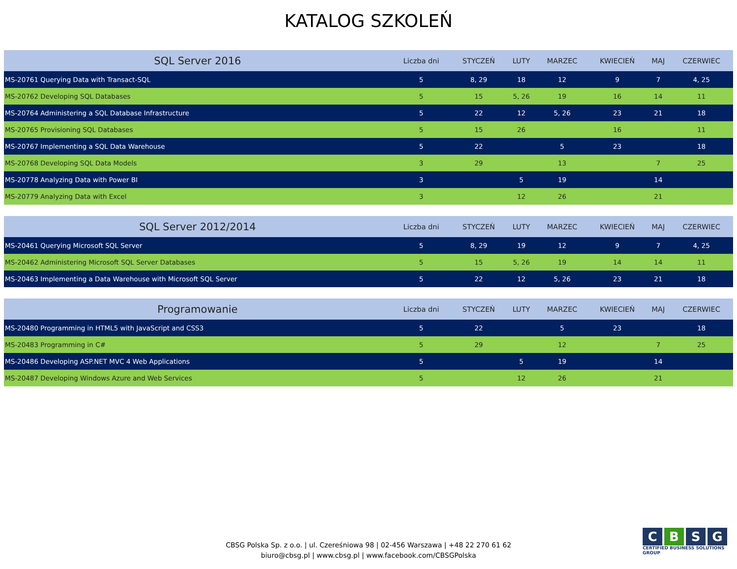KATALOG SZKOLEŃ
| SQL Server 2016 | Liczba dni | STYCZEŃ | LUTY | MARZEC | KWIECIEŃ | MAJ | CZERWIEC |
| --- | --- | --- | --- | --- | --- | --- | --- |
| MS-20761 Querying Data with Transact-SQL | 5 | 8, 29 | 18 | 12 | 9 | 7 | 4, 25 |
| MS-20762 Developing SQL Databases | 5 | 15 | 5, 26 | 19 | 16 | 14 | 11 |
| MS-20764 Administering a SQL Database Infrastructure | 5 | 22 | 12 | 5, 26 | 23 | 21 | 18 |
| MS-20765 Provisioning SQL Databases | 5 | 15 | 26 | | 16 | | 11 |
| MS-20767 Implementing a SQL Data Warehouse | 5 | 22 | | 5 | 23 | | 18 |
| MS-20768 Developing SQL Data Models | 3 | 29 | | 13 | | 7 | 25 |
| MS-20778 Analyzing Data with Power BI | 3 | | 5 | 19 | | 14 | |
| MS-20779 Analyzing Data with Excel | 3 | | 12 | 26 | | 21 | |
| SQL Server 2012/2014 | Liczba dni | STYCZEŃ | LUTY | MARZEC | KWIECIEŃ | MAJ | CZERWIEC |
| --- | --- | --- | --- | --- | --- | --- | --- |
| MS-20461 Querying Microsoft SQL Server | 5 | 8, 29 | 19 | 12 | 9 | 7 | 4, 25 |
| MS-20462 Administering Microsoft SQL Server Databases | 5 | 15 | 5, 26 | 19 | 14 | 14 | 11 |
| MS-20463 Implementing a Data Warehouse with Microsoft SQL Server | 5 | 22 | 12 | 5, 26 | 23 | 21 | 18 |
| Programowanie | Liczba dni | STYCZEŃ | LUTY | MARZEC | KWIECIEŃ | MAJ | CZERWIEC |
| --- | --- | --- | --- | --- | --- | --- | --- |
| MS-20480 Programming in HTML5 with JavaScript and CSS3 | 5 | 22 | | 5 | 23 | | 18 |
| MS-20483 Programming in C# | 5 | 29 | | 12 | | 7 | 25 |
| MS-20486 Developing ASP.NET MVC 4 Web Applications | 5 | | 5 | 19 | | 14 | |
| MS-20487 Developing Windows Azure and Web Services | 5 | | 12 | 26 | | 21 | |
CBSG Polska Sp. z o.o. | ul. Czereśniowa 98 | 02-456 Warszawa | +48 22 270 61 62
biuro@cbsg.pl | www.cbsg.pl | www.facebook.com/CBSGPolska
CBSG
CERTIFIED BUSINESS SOLUTIONS GROUP